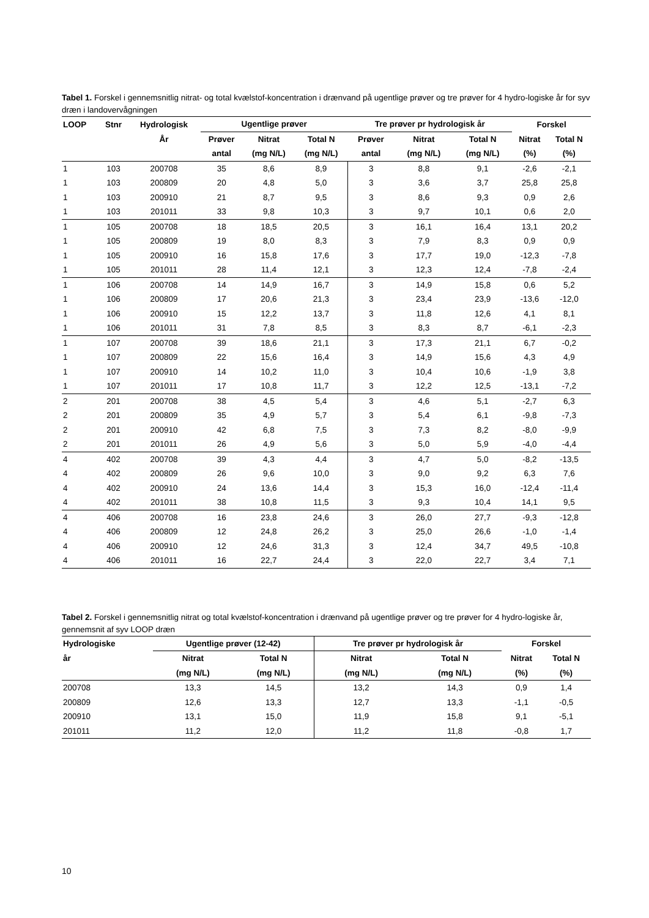Tabel 1. Forskel i gennemsnitlig nitrat- og total kvælstof-koncentration i drænvand på ugentlige prøver og tre prøver for 4 hydro-logiske år for syv dræn i landovervågningen
| LOOP | Stnr | Hydrologisk | Ugentlige prøver | | | Tre prøver pr hydrologisk år | | | Forskel | |
| --- | --- | --- | --- | --- | --- | --- | --- | --- | --- | --- |
| | | År | Prøver | Nitrat | Total N | Prøver | Nitrat | Total N | Nitrat | Total N |
| | | | antal | (mg N/L) | (mg N/L) | antal | (mg N/L) | (mg N/L) | (%) | (%) |
| 1 | 103 | 200708 | 35 | 8,6 | 8,9 | 3 | 8,8 | 9,1 | -2,6 | -2,1 |
| 1 | 103 | 200809 | 20 | 4,8 | 5,0 | 3 | 3,6 | 3,7 | 25,8 | 25,8 |
| 1 | 103 | 200910 | 21 | 8,7 | 9,5 | 3 | 8,6 | 9,3 | 0,9 | 2,6 |
| 1 | 103 | 201011 | 33 | 9,8 | 10,3 | 3 | 9,7 | 10,1 | 0,6 | 2,0 |
| 1 | 105 | 200708 | 18 | 18,5 | 20,5 | 3 | 16,1 | 16,4 | 13,1 | 20,2 |
| 1 | 105 | 200809 | 19 | 8,0 | 8,3 | 3 | 7,9 | 8,3 | 0,9 | 0,9 |
| 1 | 105 | 200910 | 16 | 15,8 | 17,6 | 3 | 17,7 | 19,0 | -12,3 | -7,8 |
| 1 | 105 | 201011 | 28 | 11,4 | 12,1 | 3 | 12,3 | 12,4 | -7,8 | -2,4 |
| 1 | 106 | 200708 | 14 | 14,9 | 16,7 | 3 | 14,9 | 15,8 | 0,6 | 5,2 |
| 1 | 106 | 200809 | 17 | 20,6 | 21,3 | 3 | 23,4 | 23,9 | -13,6 | -12,0 |
| 1 | 106 | 200910 | 15 | 12,2 | 13,7 | 3 | 11,8 | 12,6 | 4,1 | 8,1 |
| 1 | 106 | 201011 | 31 | 7,8 | 8,5 | 3 | 8,3 | 8,7 | -6,1 | -2,3 |
| 1 | 107 | 200708 | 39 | 18,6 | 21,1 | 3 | 17,3 | 21,1 | 6,7 | -0,2 |
| 1 | 107 | 200809 | 22 | 15,6 | 16,4 | 3 | 14,9 | 15,6 | 4,3 | 4,9 |
| 1 | 107 | 200910 | 14 | 10,2 | 11,0 | 3 | 10,4 | 10,6 | -1,9 | 3,8 |
| 1 | 107 | 201011 | 17 | 10,8 | 11,7 | 3 | 12,2 | 12,5 | -13,1 | -7,2 |
| 2 | 201 | 200708 | 38 | 4,5 | 5,4 | 3 | 4,6 | 5,1 | -2,7 | 6,3 |
| 2 | 201 | 200809 | 35 | 4,9 | 5,7 | 3 | 5,4 | 6,1 | -9,8 | -7,3 |
| 2 | 201 | 200910 | 42 | 6,8 | 7,5 | 3 | 7,3 | 8,2 | -8,0 | -9,9 |
| 2 | 201 | 201011 | 26 | 4,9 | 5,6 | 3 | 5,0 | 5,9 | -4,0 | -4,4 |
| 4 | 402 | 200708 | 39 | 4,3 | 4,4 | 3 | 4,7 | 5,0 | -8,2 | -13,5 |
| 4 | 402 | 200809 | 26 | 9,6 | 10,0 | 3 | 9,0 | 9,2 | 6,3 | 7,6 |
| 4 | 402 | 200910 | 24 | 13,6 | 14,4 | 3 | 15,3 | 16,0 | -12,4 | -11,4 |
| 4 | 402 | 201011 | 38 | 10,8 | 11,5 | 3 | 9,3 | 10,4 | 14,1 | 9,5 |
| 4 | 406 | 200708 | 16 | 23,8 | 24,6 | 3 | 26,0 | 27,7 | -9,3 | -12,8 |
| 4 | 406 | 200809 | 12 | 24,8 | 26,2 | 3 | 25,0 | 26,6 | -1,0 | -1,4 |
| 4 | 406 | 200910 | 12 | 24,6 | 31,3 | 3 | 12,4 | 34,7 | 49,5 | -10,8 |
| 4 | 406 | 201011 | 16 | 22,7 | 24,4 | 3 | 22,0 | 22,7 | 3,4 | 7,1 |
Tabel 2. Forskel i gennemsnitlig nitrat og total kvælstof-koncentration i drænvand på ugentlige prøver og tre prøver for 4 hydro-logiske år, gennemsnit af syv LOOP dræn
| Hydrologiske | Ugentlige prøver (12-42) | | Tre prøver pr hydrologisk år | | Forskel | |
| --- | --- | --- | --- | --- | --- | --- |
| år | Nitrat | Total N | Nitrat | Total N | Nitrat | Total N |
| | (mg N/L) | (mg N/L) | (mg N/L) | (mg N/L) | (%) | (%) |
| 200708 | 13,3 | 14,5 | 13,2 | 14,3 | 0,9 | 1,4 |
| 200809 | 12,6 | 13,3 | 12,7 | 13,3 | -1,1 | -0,5 |
| 200910 | 13,1 | 15,0 | 11,9 | 15,8 | 9,1 | -5,1 |
| 201011 | 11,2 | 12,0 | 11,2 | 11,8 | -0,8 | 1,7 |
10